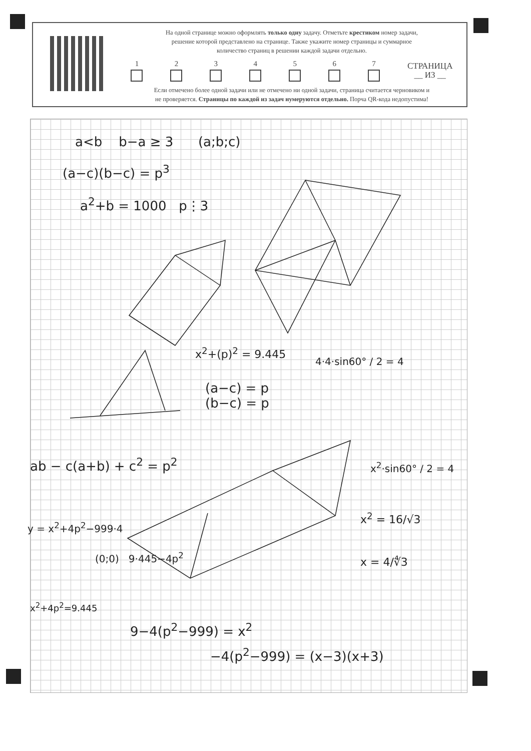На одной странице можно оформлять только одну задачу. Отметьте крестиком номер задачи,
решение которой представлено на странице. Также укажите номер страницы и суммарное
количество страниц в решении каждой задачи отдельно.
1 2 3 4 5 6 7
СТРАНИЦА
__ ИЗ __
Если отмечено более одной задачи или не отмечено ни одной задачи, страница считается черновиком и
не проверяется. Страницы по каждой из задач нумеруются отдельно. Порча QR-кода недопустима!
a<b b−a ≥ 3 (a;b;c)
(a−c)(b−c) = p<sup>3</sup>
a<sup>2</sup>+b = 1000 p⋮3
x<sup>2</sup>+(p)<sup>2</sup> = 9.445
(a−c) = p
(b−c) = p
4·4·sin60° / 2 = 4
ab − c(a+b) + c<sup>2</sup> = p<sup>2</sup> x<sup>2</sup>·sin60° / 2 = 4
x<sup>2</sup> = 16/√3
y = x<sup>2</sup>+4p<sup>2</sup>−999·4
(0;0) 9·445−4p<sup>2</sup> x = 4/∜3
x<sup>2</sup>+4p<sup>2</sup>=9.445
9−4(p<sup>2</sup>−999) = x<sup>2</sup>
−4(p<sup>2</sup>−999) = (x−3)(x+3)